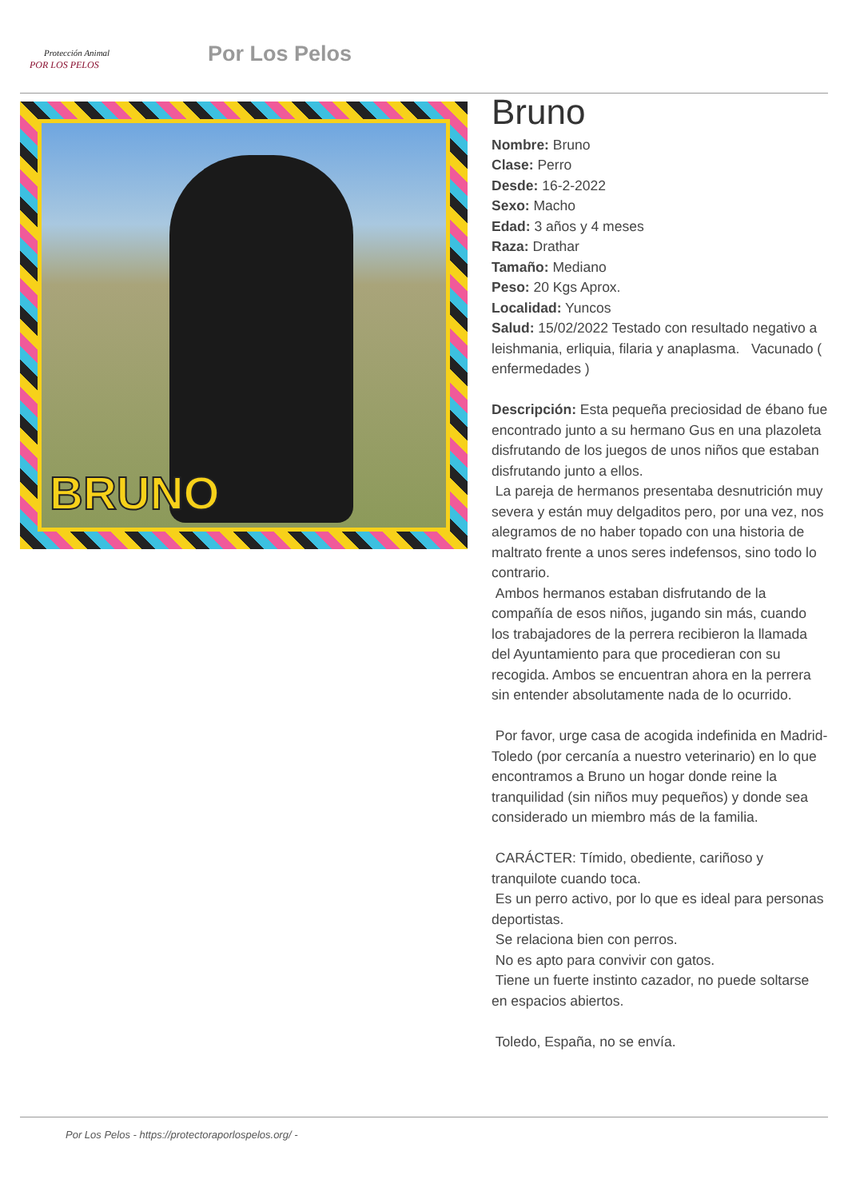Protección Animal
POR LOS PELOS
Por Los Pelos
BRUNO
Bruno
Nombre: Bruno
Clase: Perro
Desde: 16-2-2022
Sexo: Macho
Edad: 3 años y 4 meses
Raza: Drathar
Tamaño: Mediano
Peso: 20 Kgs Aprox.
Localidad: Yuncos
Salud: 15/02/2022 Testado con resultado negativo a leishmania, erliquia, filaria y anaplasma. Vacunado ( enfermedades )
Descripción: Esta pequeña preciosidad de ébano fue encontrado junto a su hermano Gus en una plazoleta disfrutando de los juegos de unos niños que estaban disfrutando junto a ellos.
La pareja de hermanos presentaba desnutrición muy severa y están muy delgaditos pero, por una vez, nos alegramos de no haber topado con una historia de maltrato frente a unos seres indefensos, sino todo lo contrario.
Ambos hermanos estaban disfrutando de la compañía de esos niños, jugando sin más, cuando los trabajadores de la perrera recibieron la llamada del Ayuntamiento para que procedieran con su recogida. Ambos se encuentran ahora en la perrera sin entender absolutamente nada de lo ocurrido.
Por favor, urge casa de acogida indefinida en Madrid-Toledo (por cercanía a nuestro veterinario) en lo que encontramos a Bruno un hogar donde reine la tranquilidad (sin niños muy pequeños) y donde sea considerado un miembro más de la familia.
CARÁCTER: Tímido, obediente, cariñoso y tranquilote cuando toca.
Es un perro activo, por lo que es ideal para personas deportistas.
Se relaciona bien con perros.
No es apto para convivir con gatos.
Tiene un fuerte instinto cazador, no puede soltarse en espacios abiertos.
Toledo, España, no se envía.
Por Los Pelos - https://protectoraporlospelos.org/ -